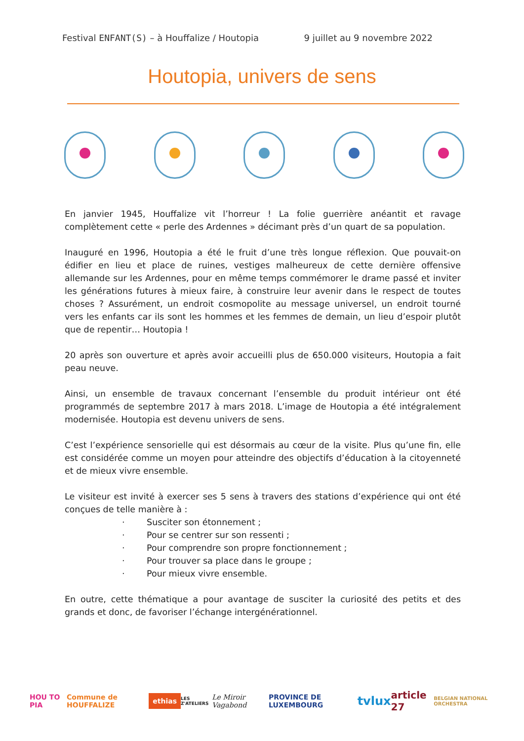Festival ENFANT(S) – à Houffalize / Houtopia 9 juillet au 9 novembre 2022
Houtopia, univers de sens
En janvier 1945, Houffalize vit l’horreur ! La folie guerrière anéantit et ravage complètement cette « perle des Ardennes » décimant près d’un quart de sa population.
Inauguré en 1996, Houtopia a été le fruit d’une très longue réflexion. Que pouvait-on édifier en lieu et place de ruines, vestiges malheureux de cette dernière offensive allemande sur les Ardennes, pour en même temps commémorer le drame passé et inviter les générations futures à mieux faire, à construire leur avenir dans le respect de toutes choses ? Assurément, un endroit cosmopolite au message universel, un endroit tourné vers les enfants car ils sont les hommes et les femmes de demain, un lieu d’espoir plutôt que de repentir… Houtopia !
20 après son ouverture et après avoir accueilli plus de 650.000 visiteurs, Houtopia a fait peau neuve.
Ainsi, un ensemble de travaux concernant l’ensemble du produit intérieur ont été programmés de septembre 2017 à mars 2018. L’image de Houtopia a été intégralement modernisée. Houtopia est devenu univers de sens.
C’est l’expérience sensorielle qui est désormais au cœur de la visite. Plus qu’une fin, elle est considérée comme un moyen pour atteindre des objectifs d’éducation à la citoyenneté et de mieux vivre ensemble.
Le visiteur est invité à exercer ses 5 sens à travers des stations d’expérience qui ont été conçues de telle manière à :
· Susciter son étonnement ;
· Pour se centrer sur son ressenti ;
· Pour comprendre son propre fonctionnement ;
· Pour trouver sa place dans le groupe ;
· Pour mieux vivre ensemble.
En outre, cette thématique a pour avantage de susciter la curiosité des petits et des grands et donc, de favoriser l’échange intergénérationnel.
HOU TO PIA Commune de HOUFFALIZE ethias LES Z'ATELIERS Le Miroir Vagabond PROVINCE DE LUXEMBOURG tvlux article 27 BELGIAN NATIONAL ORCHESTRA